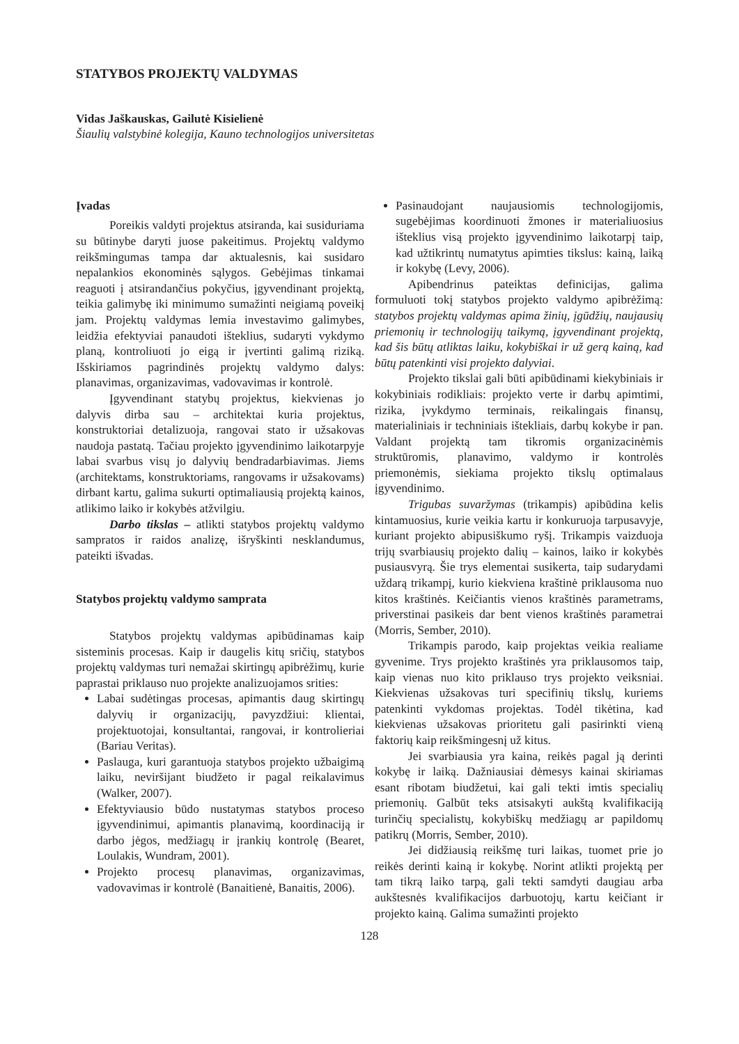STATYBOS PROJEKTŲ VALDYMAS
Vidas Jaškauskas, Gailutė Kisielienė
Šiaulių valstybinė kolegija, Kauno technologijos universitetas
Įvadas
Poreikis valdyti projektus atsiranda, kai susiduriama su būtinybe daryti juose pakeitimus. Projektų valdymo reikšmingumas tampa dar aktualesnis, kai susidaro nepalankios ekonominės sąlygos. Gebėjimas tinkamai reaguoti į atsirandančius pokyčius, įgyvendinant projektą, teikia galimybę iki minimumo sumažinti neigiamą poveikį jam. Projektų valdymas lemia investavimo galimybes, leidžia efektyviai panaudoti išteklius, sudaryti vykdymo planą, kontroliuoti jo eigą ir įvertinti galimą riziką. Išskiriamos pagrindinės projektų valdymo dalys: planavimas, organizavimas, vadovavimas ir kontrolė.
Įgyvendinant statybų projektus, kiekvienas jo dalyvis dirba sau – architektai kuria projektus, konstruktoriai detalizuoja, rangovai stato ir užsakovas naudoja pastatą. Tačiau projekto įgyvendinimo laikotarpyje labai svarbus visų jo dalyvių bendradarbiavimas. Jiems (architektams, konstruktoriams, rangovams ir užsakovams) dirbant kartu, galima sukurti optimaliausią projektą kainos, atlikimo laiko ir kokybės atžvilgiu.
Darbo tikslas – atlikti statybos projektų valdymo sampratos ir raidos analizę, išryškinti nesklandumus, pateikti išvadas.
Statybos projektų valdymo samprata
Statybos projektų valdymas apibūdinamas kaip sisteminis procesas. Kaip ir daugelis kitų sričių, statybos projektų valdymas turi nemažai skirtingų apibrėžimų, kurie paprastai priklauso nuo projekte analizuojamos srities:
Labai sudėtingas procesas, apimantis daug skirtingų dalyvių ir organizacijų, pavyzdžiui: klientai, projektuotojai, konsultantai, rangovai, ir kontrolieriai (Bariau Veritas).
Paslauga, kuri garantuoja statybos projekto užbaigimą laiku, neviršijant biudžeto ir pagal reikalavimus (Walker, 2007).
Efektyviausio būdo nustatymas statybos proceso įgyvendinimui, apimantis planavimą, koordinaciją ir darbo jėgos, medžiagų ir įrankių kontrolę (Bearet, Loulakis, Wundram, 2001).
Projekto procesų planavimas, organizavimas, vadovavimas ir kontrolė (Banaitienė, Banaitis, 2006).
Pasinaudojant naujausiomis technologijomis, sugebėjimas koordinuoti žmones ir materialiuosius išteklius visą projekto įgyvendinimo laikotarpį taip, kad užtikrintų numatytus apimties tikslus: kainą, laiką ir kokybę (Levy, 2006).
Apibendrinus pateiktas definicijas, galima formuluoti tokį statybos projekto valdymo apibrėžimą: statybos projektų valdymas apima žinių, įgūdžių, naujausių priemonių ir technologijų taikymą, įgyvendinant projektą, kad šis būtų atliktas laiku, kokybiškai ir už gerą kainą, kad būtų patenkinti visi projekto dalyviai.
Projekto tikslai gali būti apibūdinami kiekybiniais ir kokybiniais rodikliais: projekto verte ir darbų apimtimi, rizika, įvykdymo terminais, reikalingais finansų, materialiniais ir techniniais ištekliais, darbų kokybe ir pan. Valdant projektą tam tikromis organizacinėmis struktūromis, planavimo, valdymo ir kontrolės priemonėmis, siekiama projekto tikslų optimalaus įgyvendinimo.
Trigubas suvaržymas (trikampis) apibūdina kelis kintamuosius, kurie veikia kartu ir konkuruoja tarpusavyje, kuriant projekto abipusiškumo ryšį. Trikampis vaizduoja trijų svarbiausių projekto dalių – kainos, laiko ir kokybės pusiausvyrą. Šie trys elementai susikerta, taip sudarydami uždarą trikampį, kurio kiekviena kraštinė priklausoma nuo kitos kraštinės. Keičiantis vienos kraštinės parametrams, priverstinai pasikeis dar bent vienos kraštinės parametrai (Morris, Sember, 2010).
Trikampis parodo, kaip projektas veikia realiame gyvenime. Trys projekto kraštinės yra priklausomos taip, kaip vienas nuo kito priklauso trys projekto veiksniai. Kiekvienas užsakovas turi specifinių tikslų, kuriems patenkinti vykdomas projektas. Todėl tikėtina, kad kiekvienas užsakovas prioritetu gali pasirinkti vieną faktorių kaip reikšmingesnį už kitus.
Jei svarbiausia yra kaina, reikės pagal ją derinti kokybę ir laiką. Dažniausiai dėmesys kainai skiriamas esant ribotam biudžetui, kai gali tekti imtis specialių priemonių. Galbūt teks atsisakyti aukštą kvalifikaciją turinčių specialistų, kokybiškų medžiagų ar papildomų patikrų (Morris, Sember, 2010).
Jei didžiausią reikšmę turi laikas, tuomet prie jo reikės derinti kainą ir kokybę. Norint atlikti projektą per tam tikrą laiko tarpą, gali tekti samdyti daugiau arba aukštesnės kvalifikacijos darbuotojų, kartu keičiant ir projekto kainą. Galima sumažinti projekto
128